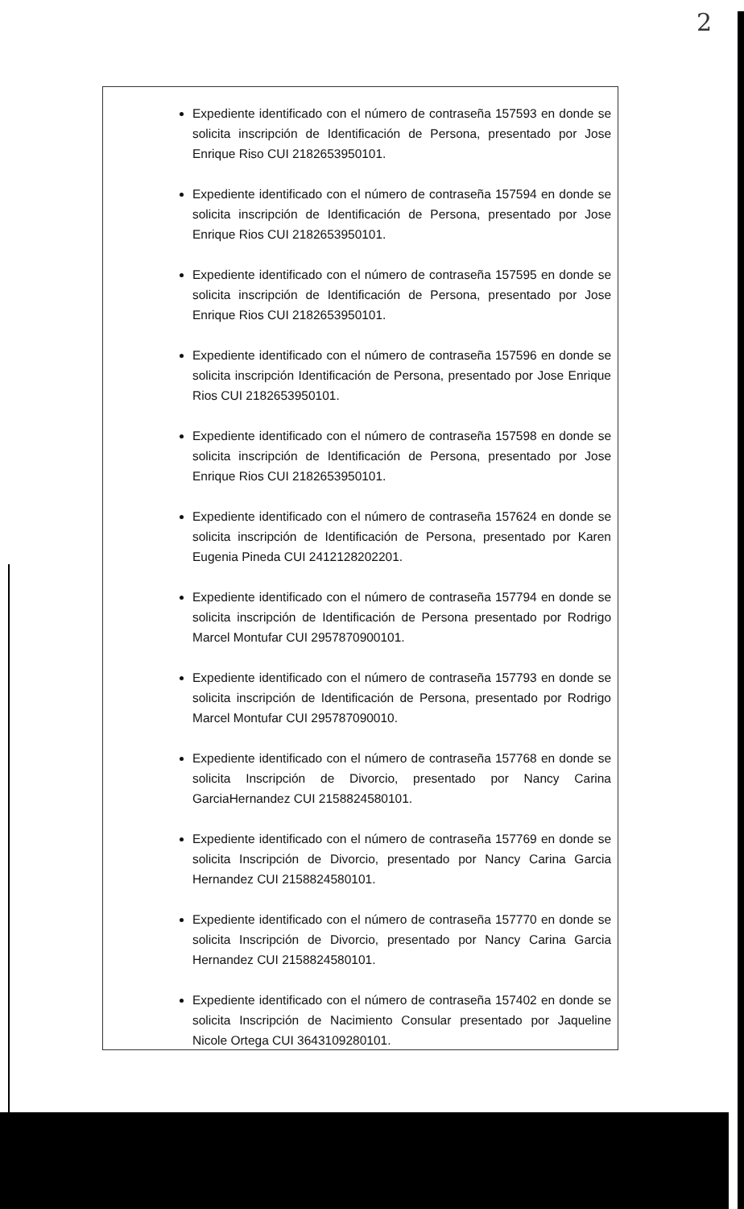2
Expediente identificado con el número de contraseña 157593 en donde se solicita inscripción de Identificación de Persona, presentado por Jose Enrique Riso CUI 2182653950101.
Expediente identificado con el número de contraseña 157594 en donde se solicita inscripción de Identificación de Persona, presentado por Jose Enrique Rios CUI 2182653950101.
Expediente identificado con el número de contraseña 157595 en donde se solicita inscripción de Identificación de Persona, presentado por Jose Enrique Rios CUI 2182653950101.
Expediente identificado con el número de contraseña 157596 en donde se solicita inscripción Identificación de Persona, presentado por Jose Enrique Rios CUI 2182653950101.
Expediente identificado con el número de contraseña 157598 en donde se solicita inscripción de Identificación de Persona, presentado por Jose Enrique Rios CUI 2182653950101.
Expediente identificado con el número de contraseña 157624 en donde se solicita inscripción de Identificación de Persona, presentado por Karen Eugenia Pineda CUI 2412128202201.
Expediente identificado con el número de contraseña 157794 en donde se solicita inscripción de Identificación de Persona presentado por Rodrigo Marcel Montufar CUI 2957870900101.
Expediente identificado con el número de contraseña 157793 en donde se solicita inscripción de Identificación de Persona, presentado por Rodrigo Marcel Montufar CUI 295787090010.
Expediente identificado con el número de contraseña 157768 en donde se solicita Inscripción de Divorcio, presentado por Nancy Carina GarciaHernandez CUI 2158824580101.
Expediente identificado con el número de contraseña 157769 en donde se solicita Inscripción de Divorcio, presentado por Nancy Carina Garcia Hernandez CUI 2158824580101.
Expediente identificado con el número de contraseña 157770 en donde se solicita Inscripción de Divorcio, presentado por Nancy Carina Garcia Hernandez CUI 2158824580101.
Expediente identificado con el número de contraseña 157402 en donde se solicita Inscripción de Nacimiento Consular presentado por Jaqueline Nicole Ortega CUI 3643109280101.